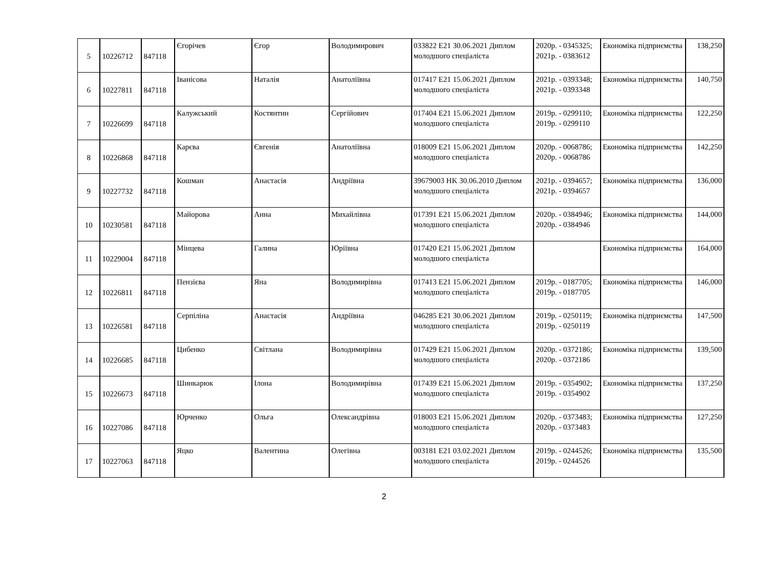| 5 | 10226712 | 847118 | Єгорічев | Єгор | Володимирович | 033822 E21 30.06.2021 Диплом молодшого спеціаліста | 2020р. - 0345325; 2021р. - 0383612 | Економіка підприємства | 138,250 |
| 6 | 10227811 | 847118 | Іванісова | Наталія | Анатоліївна | 017417 E21 15.06.2021 Диплом молодшого спеціаліста | 2021р. - 0393348; 2021р. - 0393348 | Економіка підприємства | 140,750 |
| 7 | 10226699 | 847118 | Калужський | Костянтин | Сергійович | 017404 E21 15.06.2021 Диплом молодшого спеціаліста | 2019р. - 0299110; 2019р. - 0299110 | Економіка підприємства | 122,250 |
| 8 | 10226868 | 847118 | Карєва | Євгенія | Анатоліївна | 018009 E21 15.06.2021 Диплом молодшого спеціаліста | 2020р. - 0068786; 2020р. - 0068786 | Економіка підприємства | 142,250 |
| 9 | 10227732 | 847118 | Кошман | Анастасія | Андріївна | 39679003 HK 30.06.2010 Диплом молодшого спеціаліста | 2021р. - 0394657; 2021р. - 0394657 | Економіка підприємства | 136,000 |
| 10 | 10230581 | 847118 | Майорова | Анна | Михайлівна | 017391 E21 15.06.2021 Диплом молодшого спеціаліста | 2020р. - 0384946; 2020р. - 0384946 | Економіка підприємства | 144,000 |
| 11 | 10229004 | 847118 | Мінцева | Галина | Юріївна | 017420 E21 15.06.2021 Диплом молодшого спеціаліста | | Економіка підприємства | 164,000 |
| 12 | 10226811 | 847118 | Пензієва | Яна | Володимирівна | 017413 E21 15.06.2021 Диплом молодшого спеціаліста | 2019р. - 0187705; 2019р. - 0187705 | Економіка підприємства | 146,000 |
| 13 | 10226581 | 847118 | Серпіліна | Анастасія | Андріївна | 046285 E21 30.06.2021 Диплом молодшого спеціаліста | 2019р. - 0250119; 2019р. - 0250119 | Економіка підприємства | 147,500 |
| 14 | 10226685 | 847118 | Цибенко | Світлана | Володимирівна | 017429 E21 15.06.2021 Диплом молодшого спеціаліста | 2020р. - 0372186; 2020р. - 0372186 | Економіка підприємства | 139,500 |
| 15 | 10226673 | 847118 | Шинкарюк | Ілона | Володимирівна | 017439 E21 15.06.2021 Диплом молодшого спеціаліста | 2019р. - 0354902; 2019р. - 0354902 | Економіка підприємства | 137,250 |
| 16 | 10227086 | 847118 | Юрченко | Ольга | Олександрівна | 018003 E21 15.06.2021 Диплом молодшого спеціаліста | 2020р. - 0373483; 2020р. - 0373483 | Економіка підприємства | 127,250 |
| 17 | 10227063 | 847118 | Яцко | Валентина | Олегівна | 003181 E21 03.02.2021 Диплом молодшого спеціаліста | 2019р. - 0244526; 2019р. - 0244526 | Економіка підприємства | 135,500 |
2